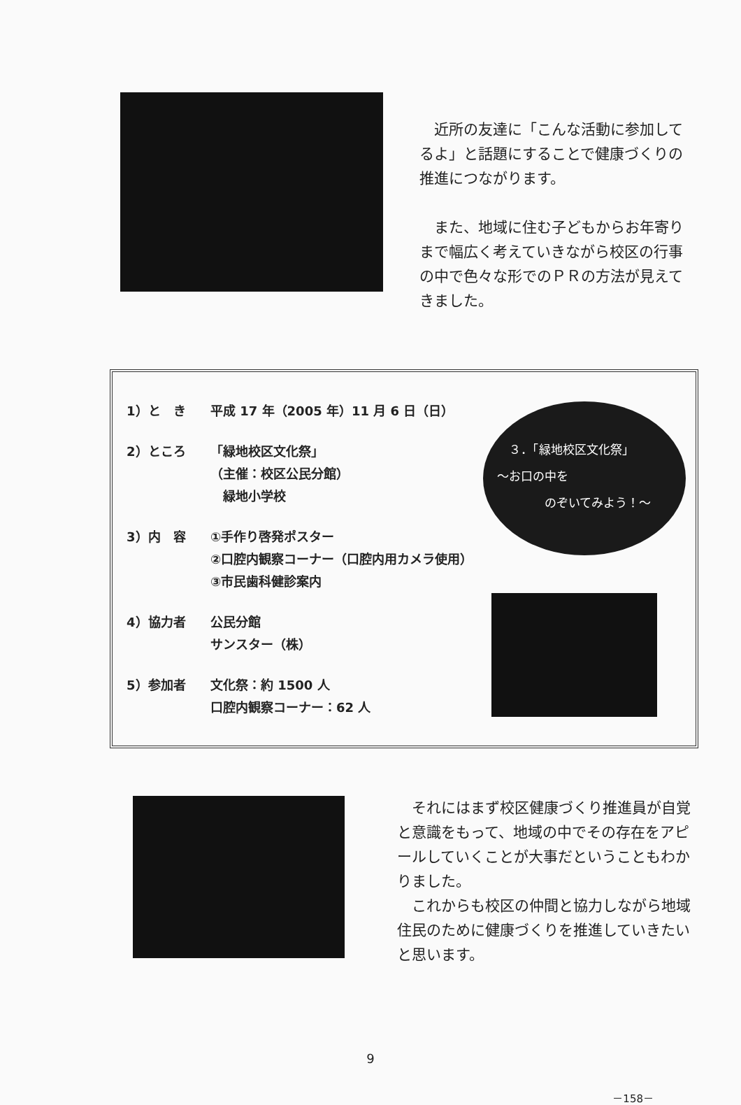近所の友達に「こんな活動に参加してるよ」と話題にすることで健康づくりの推進につながります。
　また、地域に住む子どもからお年寄りまで幅広く考えていきながら校区の行事の中で色々な形でのＰＲの方法が見えてきました。
1）と　き 平成 17 年（2005 年）11 月 6 日（日）
2）ところ 「緑地校区文化祭」
（主催：校区公民分館）
　緑地小学校
3）内　容 ①手作り啓発ポスター
②口腔内観察コーナー（口腔内用カメラ使用）
③市民歯科健診案内
4）協力者 公民分館
サンスター（株）
5）参加者 文化祭：約 1500 人
口腔内観察コーナー：62 人
　３．「緑地校区文化祭」
～お口の中を
　　　　のぞいてみよう！～
　それにはまず校区健康づくり推進員が自覚と意識をもって、地域の中でその存在をアピールしていくことが大事だということもわかりました。
　これからも校区の仲間と協力しながら地域住民のために健康づくりを推進していきたいと思います。
9
－158－